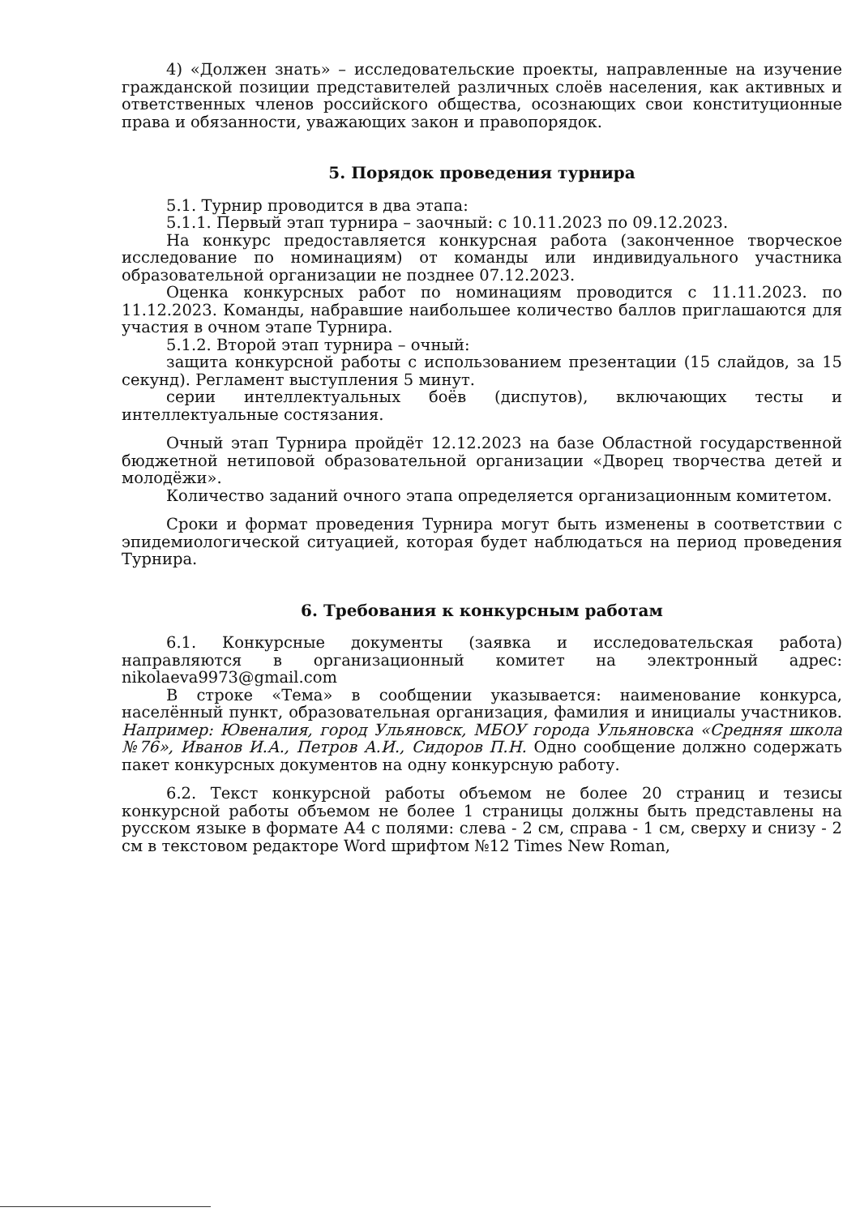4) «Должен знать» – исследовательские проекты, направленные на изучение гражданской позиции представителей различных слоёв населения, как активных и ответственных членов российского общества, осознающих свои конституционные права и обязанности, уважающих закон и правопорядок.
5. Порядок проведения турнира
5.1. Турнир проводится в два этапа:
5.1.1. Первый этап турнира – заочный: с 10.11.2023 по 09.12.2023.
На конкурс предоставляется конкурсная работа (законченное творческое исследование по номинациям) от команды или индивидуального участника образовательной организации не позднее 07.12.2023.
Оценка конкурсных работ по номинациям проводится с 11.11.2023. по 11.12.2023. Команды, набравшие наибольшее количество баллов приглашаются для участия в очном этапе Турнира.
5.1.2. Второй этап турнира – очный:
защита конкурсной работы с использованием презентации (15 слайдов, за 15 секунд). Регламент выступления 5 минут.
серии интеллектуальных боёв (диспутов), включающих тесты и интеллектуальные состязания.
Очный этап Турнира пройдёт 12.12.2023 на базе Областной государственной бюджетной нетиповой образовательной организации «Дворец творчества детей и молодёжи».
Количество заданий очного этапа определяется организационным комитетом.
Сроки и формат проведения Турнира могут быть изменены в соответствии с эпидемиологической ситуацией, которая будет наблюдаться на период проведения Турнира.
6. Требования к конкурсным работам
6.1. Конкурсные документы (заявка и исследовательская работа) направляются в организационный комитет на электронный адрес: nikolaeva9973@gmail.com
В строке «Тема» в сообщении указывается: наименование конкурса, населённый пункт, образовательная организация, фамилия и инициалы участников. Например: Ювеналия, город Ульяновск, МБОУ города Ульяновска «Средняя школа №76», Иванов И.А., Петров А.И., Сидоров П.Н. Одно сообщение должно содержать пакет конкурсных документов на одну конкурсную работу.
6.2. Текст конкурсной работы объемом не более 20 страниц и тезисы конкурсной работы объемом не более 1 страницы должны быть представлены на русском языке в формате А4 с полями: слева - 2 см, справа - 1 см, сверху и снизу - 2 см в текстовом редакторе Word шрифтом №12 Times New Roman,